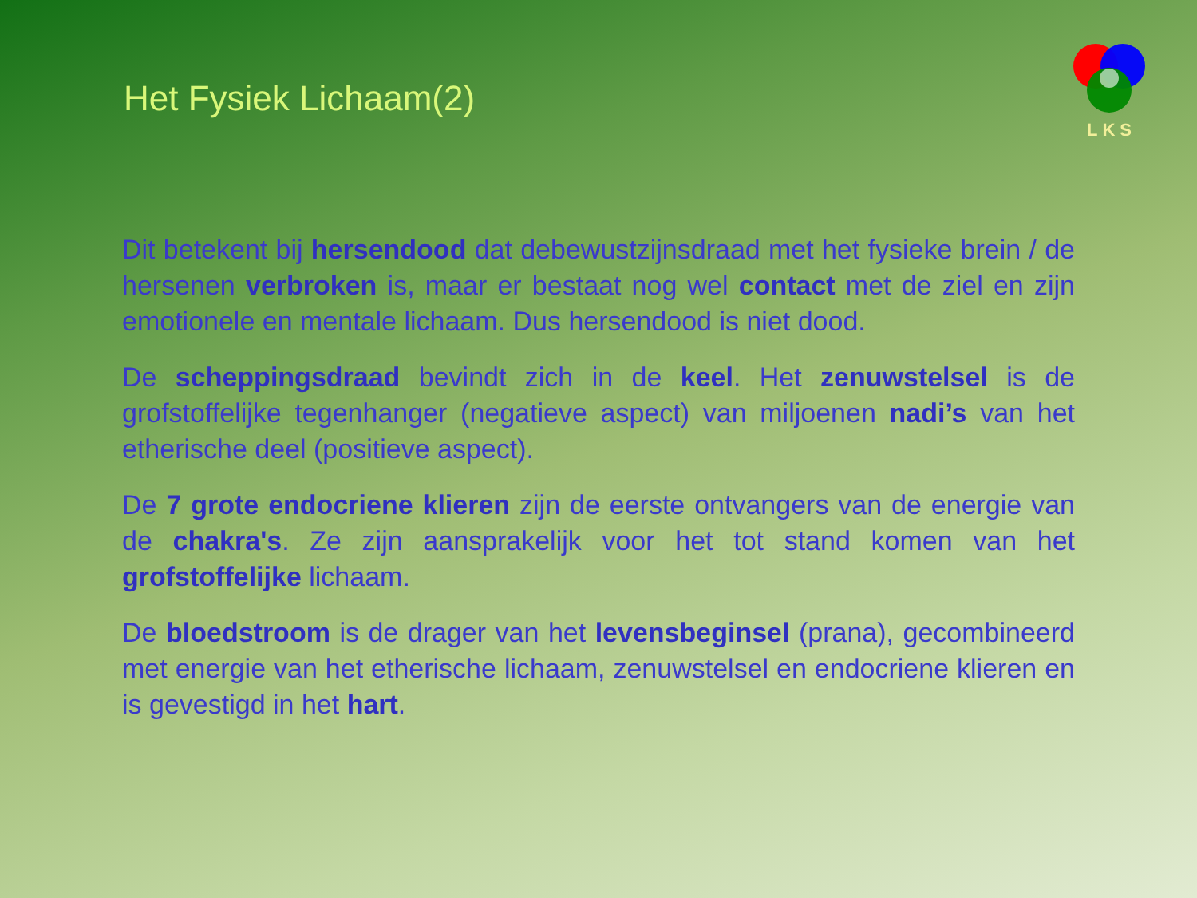Het Fysiek Lichaam(2)
LKS
Dit betekent bij hersendood dat debewustzijnsdraad met het fysieke brein / de hersenen verbroken is, maar er bestaat nog wel contact met de ziel en zijn emotionele en mentale lichaam. Dus hersendood is niet dood.
De scheppingsdraad bevindt zich in de keel. Het zenuwstelsel is de grofstoffelijke tegenhanger (negatieve aspect) van miljoenen nadi’s van het etherische deel (positieve aspect).
De 7 grote endocriene klieren zijn de eerste ontvangers van de energie van de chakra's. Ze zijn aansprakelijk voor het tot stand komen van het grofstoffelijke lichaam.
De bloedstroom is de drager van het levensbeginsel (prana), gecombineerd met energie van het etherische lichaam, zenuwstelsel en endocriene klieren en is gevestigd in het hart.